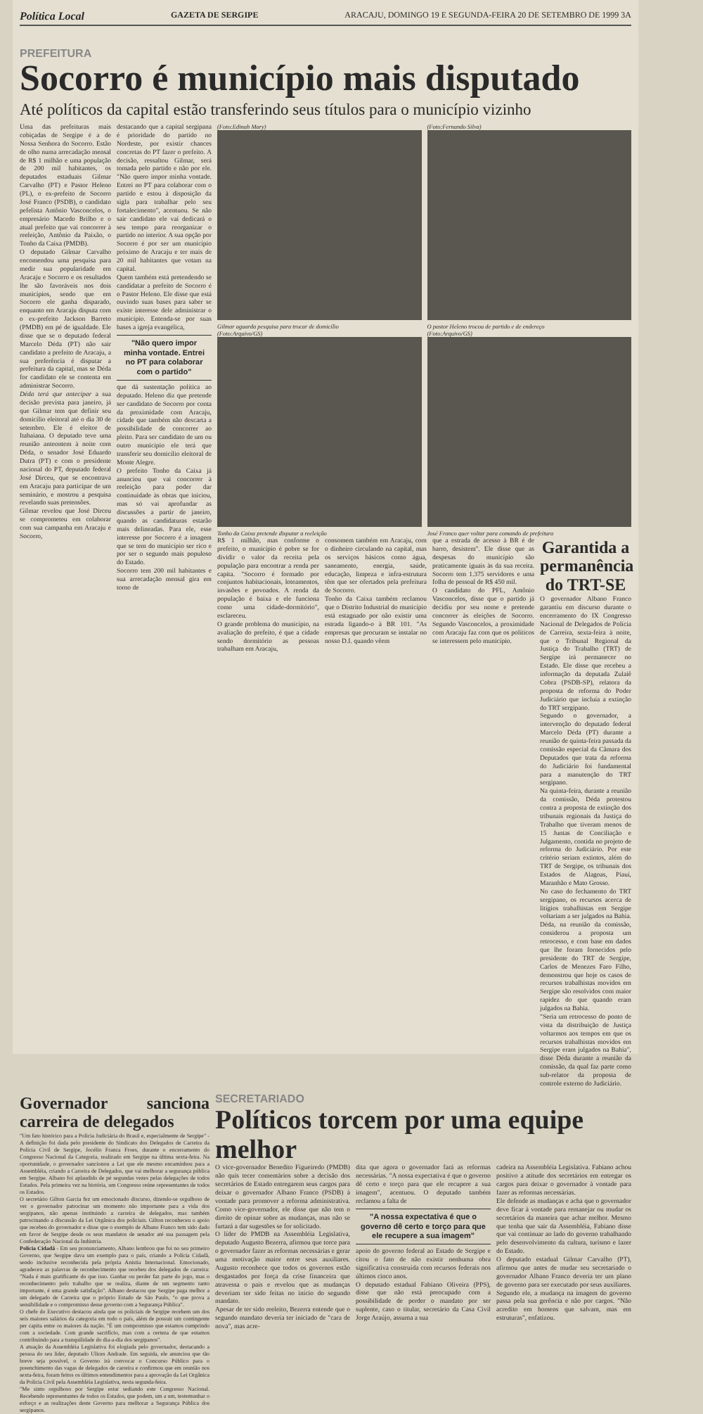Política Local GAZETA DE SERGIPE ARACAJU, DOMINGO 19 E SEGUNDA-FEIRA 20 DE SETEMBRO DE 1999 3A
PREFEITURA
Socorro é município mais disputado
Até políticos da capital estão transferindo seus títulos para o município vizinho
Uma das prefeituras mais cobiçadas de Sergipe é a de Nossa Senhora do Socorro. Estão de olho numa arrecadação mensal de R$ 1 milhão e uma população de 200 mil habitantes, os deputados estaduais Gilmar Carvalho (PT) e Pastor Heleno (PL), o ex-prefeito de Socorro José Franco (PSDB), o candidato pefelista Antônio Vasconcelos, o empresário Macedo Brilho e o atual prefeito que vai concorrer à reeleição, Antônio da Paixão, o Tonho da Caixa (PMDB).
O deputado Gilmar Carvalho encomendou uma pesquisa para medir sua popularidade em Aracaju e Socorro e os resultados lhe são favoráveis nos dois municípios, sendo que em Socorro ele ganha disparado, enquanto em Aracaju disputa com o ex-prefeito Jackson Barreto (PMDB) em pé de igualdade. Ele disse que se o deputado federal Marcelo Déda (PT) não sair candidato a prefeito de Aracaju, a sua preferência é disputar a prefeitura da capital, mas se Déda for candidato ele se contenta em administrar Socorro.
Déda terá que antecipar a sua decisão prevista para janeiro, já que Gilmar tem que definir seu domicílio eleitoral até o dia 30 de setembro. Ele é eleitor de Itabaiana. O deputado teve uma reunião anteontem à noite com Déda, o senador José Eduardo Dutra (PT) e com o presidente nacional do PT, deputado federal José Dirceu, que se encontrava em Aracaju para participar de um seminário, e mostrou a pesquisa revelando suas pretensões.
Gilmar revelou que José Dirceu se comprometeu em colaborar com sua campanha em Aracaju e Socorro,
destacando que a capital sergipana é prioridade do partido no Nordeste, por existir chances concretas do PT fazer o prefeito. A decisão, ressaltou Gilmar, será tomada pelo partido e não por ele. "Não quero impor minha vontade. Entrei no PT para colaborar com o partido e estou à disposição da sigla para trabalhar pelo seu fortalecimento", acentuou. Se não sair candidato ele vai dedicará o seu tempo para reorganizar o partido no interior. A sua opção por Socorro é por ser um município próximo de Aracaju e ter mais de 20 mil habitantes que votam na capital.
Quem também está pretendendo se candidatar a prefeito de Socorro é o Pastor Heleno. Ele disse que está ouvindo suas bases para saber se existe interesse dele administrar o município. Entenda-se por suas bases a igreja evangélica,
"Não quero impor minha vontade. Entrei no PT para colaborar com o partido"
que dá sustentação política ao deputado. Heleno diz que pretende ser candidato de Socorro por conta da proximidade com Aracaju, cidade que também não descarta a possibilidade de concorrer ao pleito. Para ser candidato de um ou outro município ele terá que transferir seu domicílio eleitoral de Monte Alegre.
O prefeito Tonho da Caixa já anunciou que vai concorrer à reeleição para poder dar continuidade às obras que iniciou, mas só vai aprofundar as discussões a partir de janeiro, quando as candidaturas estarão mais delineadas. Para ele, esse interesse por Socorro é a imagem que se tem do município ser rico e por ser o segundo mais populoso do Estado.
Socorro tem 200 mil habitantes e sua arrecadação mensal gira em torno de
(Foto:Edinah Mary)
Gilmar aguarda pesquisa para trocar de domicílio
(Foto:Fernando Silva)
O pastor Heleno trocou de partido e de endereço
(Foto:Arquivo/GS)
Tonho da Caixa pretende disputar a reeleição
(Foto:Arquivo/GS)
José Franco quer voltar para comando de prefeitura
R$ 1 milhão, mas conforme o prefeito, o município é pobre se for dividir o valor da receita pela população para encontrar a renda per capita. "Socorro é formado por conjuntos habitacionais, loteamentos, invasões e povoados. A renda da população é baixa e ele funciona como uma cidade-dormitório", esclareceu.
O grande problema do município, na avaliação do prefeito, é que a cidade sendo dormitório as pessoas trabalham em Aracaju,
consomem também em Aracaju, com o dinheiro circulando na capital, mas os serviços básicos como água, saneamento, energia, saúde, educação, limpeza e infra-estrutura têm que ser ofertados pela prefeitura de Socorro.
Tonho da Caixa também reclamou que o Distrito Industrial do município está estagnado por não existir uma estrada ligando-o à BR 101. "As empresas que procuram se instalar no nosso D.I. quando vêem
que a estrada de acesso à BR é de barro, desistem". Ele disse que as despesas do município são praticamente iguais às da sua receita. Socorro tem 1.375 servidores e uma folha de pessoal de R$ 450 mil.
O candidato do PFL, Antônio Vasconcelos, disse que o partido já decidiu por seu nome e pretende concorrer às eleições de Socorro. Segundo Vasconcelos, a proximidade com Aracaju faz com que os políticos se interessem pelo município.
Garantida a permanência do TRT-SE
O governador Albano Franco garantiu em discurso durante o encerramento do IX Congresso Nacional de Delegados de Polícia de Carreira, sexta-feira à noite, que o Tribunal Regional da Justiça do Trabalho (TRT) de Sergipe irá permanecer no Estado. Ele disse que recebeu a informação da deputada Zulaiê Cobra (PSDB-SP), relatora da proposta de reforma do Poder Judiciário que incluía a extinção do TRT sergipano.
Segundo o governador, a intervenção do deputado federal Marcelo Déda (PT) durante a reunião de quinta-feira passada da comissão especial da Câmara dos Deputados que trata da reforma do Judiciário foi fundamental para a manutenção do TRT sergipano.
Na quinta-feira, durante a reunião da comissão, Déda protestou contra a proposta de extinção dos tribunais regionais da Justiça do Trabalho que tiveram menos de 15 Juntas de Conciliação e Julgamento, contida no projeto de reforma do Judiciário. Por este critério seriam extintos, além do TRT de Sergipe, os tribunais dos Estados de Alagoas, Piauí, Maranhão e Mato Grosso.
No caso do fechamento do TRT sergipano, os recursos acerca de litígios trabalhistas em Sergipe voltariam a ser julgados na Bahia. Déda, na reunião da comissão, considerou a proposta um retrocesso, e com base em dados que lhe foram fornecidos pelo presidente do TRT de Sergipe, Carlos de Menezes Faro Filho, demonstrou que hoje os casos de recursos trabalhistas movidos em Sergipe são resolvidos com maior rapidez do que quando eram julgados na Bahia.
"Seria um retrocesso do ponto de vista da distribuição de Justiça voltarmos aos tempos em que os recursos trabalhistas movidos em Sergipe eram julgados na Bahia", disse Déda durante a reunião da comissão, da qual faz parte como sub-relator da proposta de controle externo do Judiciário.
Governador sanciona carreira de delegados
"Um fato histórico para a Polícia Judiciária do Brasil e, especialmente de Sergipe" - A definição foi dada pelo presidente do Sindicato dos Delegados de Carreira da Polícia Civil de Sergipe, Jocélio Franca Froes, durante o encerramento do Congresso Nacional da Categoria, realizado em Sergipe na última sexta-feira. Na oportunidade, o governador sancionou a Lei que ele mesmo encaminhou para a Assembléia, criando a Carreira de Delegados, que vai melhorar a segurança pública em Sergipe. Albano foi aplaudido de pé segundas vezes pelas delegações de todos Estados. Pela primeira vez na história, um Congresso reúne representantes de todos os Estados.
O secretário Gilton Garcia fez um emocionado discurso, dizendo-se orgulhoso de ver o governador patrocinar um momento não importante para a vida dos sergipanos, não apenas instituindo a carreira de delegados, mas também patrocinando a discussão da Lei Orgânica dos policiais. Gilton reconheceu o apoio que recebeu do governador e disse que o exemplo de Albano Franco tem sido dado em favor de Sergipe desde os seus mandatos de senador até sua passagem pela Confederação Nacional da Indústria.
Polícia Cidadã - Em seu pronunciamento, Albano lembrou que foi no seu primeiro Governo, que Sergipe dava um exemplo para o país, criando a Polícia Cidadã, sendo inclusive reconhecida pela própria Anistia Internacional. Emocionado, agradeceu as palavras de reconhecimento que recebeu dos delegados de carreira: "Nada é mais gratificante do que isso. Ganhar ou perder faz parte do jogo, mas o reconhecimento pelo trabalho que se realiza, diante de um segmento tanto importante, é uma grande satisfação". Albano destacou que Sergipe paga melhor a um delegado de Carreira que o próprio Estado de São Paulo, "o que prova a sensibilidade e o compromisso desse governo com a Segurança Pública".
O chefe do Executivo destacou ainda que os policiais de Sergipe recebem um dos seis maiores salários da categoria em todo o país, além de possuir um contingente per capita entre os maiores da nação. "É um compromisso que estamos cumprindo com a sociedade. Com grande sacrifício, mas com a certeza de que estamos contribuindo para a tranquilidade do dia-a-dia dos sergipanos".
A atuação da Assembléia Legislativa foi elogiada pelo governador, destacando a pessoa do seu líder, deputado Ulices Andrade. Em seguida, ele anunciou que tão breve seja possível, o Governo irá convocar o Concurso Público para o preenchimento das vagas de delegados de carreira e confirmou que em reunião nos sexta-feira, foram feitos os últimos entendimentos para a aprovação da Lei Orgânica da Polícia Civil pela Assembléia Legislativa, nesta segunda-feira.
"Me sinto orgulhoso por Sergipe estar sediando este Congresso Nacional. Recebendo representantes de todos os Estados, que podem, um a um, testemunhar o esforço e as realizações deste Governo para melhorar a Segurança Pública dos sergipanos.
SECRETARIADO
Políticos torcem por uma equipe melhor
O vice-governador Benedito Figueiredo (PMDB) não quis tecer comentários sobre a decisão dos secretários de Estado entregarem seus cargos para deixar o governador Albano Franco (PSDB) à vontade para promover a reforma administrativa. Como vice-governador, ele disse que não tem o direito de opinar sobre as mudanças, mas não se furtará a dar sugestões se for solicitado.
O líder do PMDB na Assembléia Legislativa, deputado Augusto Bezerra, afirmou que torce para o governador fazer as reformas necessárias e gerar uma motivação maior entre seus auxiliares. Augusto reconhece que todos os governos estão desgastados por força da crise financeira que atravessa o país e revelou que as mudanças deveriam ter sido feitas no início do segundo mandato.
Apesar de ter sido reeleito, Bezerra entende que o segundo mandato deveria ter iniciado de "cara de nova", mas acre-
dita que agora o governador fará as reformas necessárias. "A nossa expectativa é que o governo dê certo e torço para que ele recupere a sua imagem", acentuou. O deputado também reclamou a falta de
"A nossa expectativa é que o governo dê certo e torço para que ele recupere a sua imagem"
apoio do governo federal ao Estado de Sergipe e citou o fato de não existir nenhuma obra significativa construída com recursos federais nos últimos cinco anos.
O deputado estadual Fabiano Oliveira (PPS), disse que não está preocupado com a possibilidade de perder o mandato por ser suplente, caso o titular, secretário da Casa Civil Jorge Araújo, assuma a sua
cadeira na Assembléia Legislativa. Fabiano achou positivo a atitude dos secretários em entregar os cargos para deixar o governador à vontade para fazer as reformas necessárias.
Ele defende as mudanças e acha que o governador deve ficar à vontade para remanejar ou mudar os secretários da maneira que achar melhor. Mesmo que tenha que sair da Assembléia, Fabiano disse que vai continuar ao lado do governo trabalhando pelo desenvolvimento da cultura, turismo e lazer do Estado.
O deputado estadual Gilmar Carvalho (PT), afirmou que antes de mudar seu secretariado o governador Albano Franco deveria ter um plano de governo para ser executado por seus auxiliares. Segundo ele, a mudança na imagem do governo passa pela sua gerência e não por cargos. "Não acredito em homens que salvam, mas em estruturas", enfatizou.